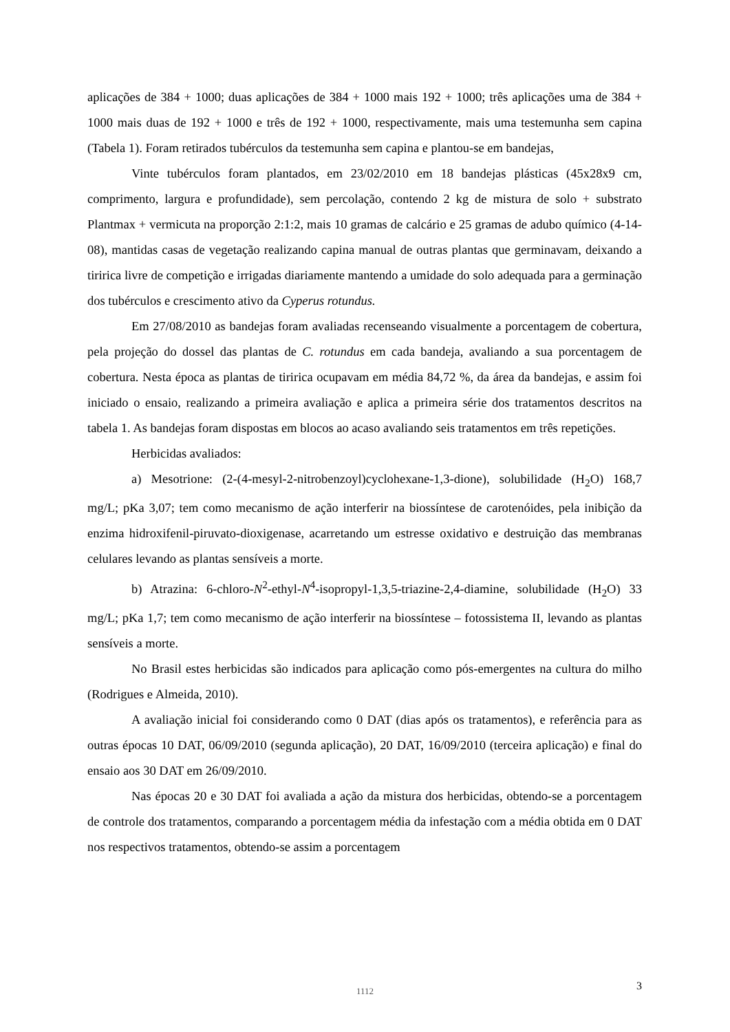aplicações de 384 + 1000; duas aplicações de 384 + 1000 mais 192 + 1000; três aplicações uma de 384 + 1000 mais duas de 192 + 1000 e três de 192 + 1000, respectivamente, mais uma testemunha sem capina (Tabela 1). Foram retirados tubérculos da testemunha sem capina e plantou-se em bandejas,
Vinte tubérculos foram plantados, em 23/02/2010 em 18 bandejas plásticas (45x28x9 cm, comprimento, largura e profundidade), sem percolação, contendo 2 kg de mistura de solo + substrato Plantmax + vermicuta na proporção 2:1:2, mais 10 gramas de calcário e 25 gramas de adubo químico (4-14-08), mantidas casas de vegetação realizando capina manual de outras plantas que germinavam, deixando a tiririca livre de competição e irrigadas diariamente mantendo a umidade do solo adequada para a germinação dos tubérculos e crescimento ativo da Cyperus rotundus.
Em 27/08/2010 as bandejas foram avaliadas recenseando visualmente a porcentagem de cobertura, pela projeção do dossel das plantas de C. rotundus em cada bandeja, avaliando a sua porcentagem de cobertura. Nesta época as plantas de tiririca ocupavam em média 84,72 %, da área da bandejas, e assim foi iniciado o ensaio, realizando a primeira avaliação e aplica a primeira série dos tratamentos descritos na tabela 1. As bandejas foram dispostas em blocos ao acaso avaliando seis tratamentos em três repetições.
Herbicidas avaliados:
a) Mesotrione: (2-(4-mesyl-2-nitrobenzoyl)cyclohexane-1,3-dione), solubilidade (H<sub>2</sub>O) 168,7 mg/L; pKa 3,07; tem como mecanismo de ação interferir na biossíntese de carotenóides, pela inibição da enzima hidroxifenil-piruvato-dioxigenase, acarretando um estresse oxidativo e destruição das membranas celulares levando as plantas sensíveis a morte.
b) Atrazina: 6-chloro-N<sup>2</sup>-ethyl-N<sup>4</sup>-isopropyl-1,3,5-triazine-2,4-diamine, solubilidade (H<sub>2</sub>O) 33 mg/L; pKa 1,7; tem como mecanismo de ação interferir na biossíntese – fotossistema II, levando as plantas sensíveis a morte.
No Brasil estes herbicidas são indicados para aplicação como pós-emergentes na cultura do milho (Rodrigues e Almeida, 2010).
A avaliação inicial foi considerando como 0 DAT (dias após os tratamentos), e referência para as outras épocas 10 DAT, 06/09/2010 (segunda aplicação), 20 DAT, 16/09/2010 (terceira aplicação) e final do ensaio aos 30 DAT em 26/09/2010.
Nas épocas 20 e 30 DAT foi avaliada a ação da mistura dos herbicidas, obtendo-se a porcentagem de controle dos tratamentos, comparando a porcentagem média da infestação com a média obtida em 0 DAT nos respectivos tratamentos, obtendo-se assim a porcentagem
1112
3